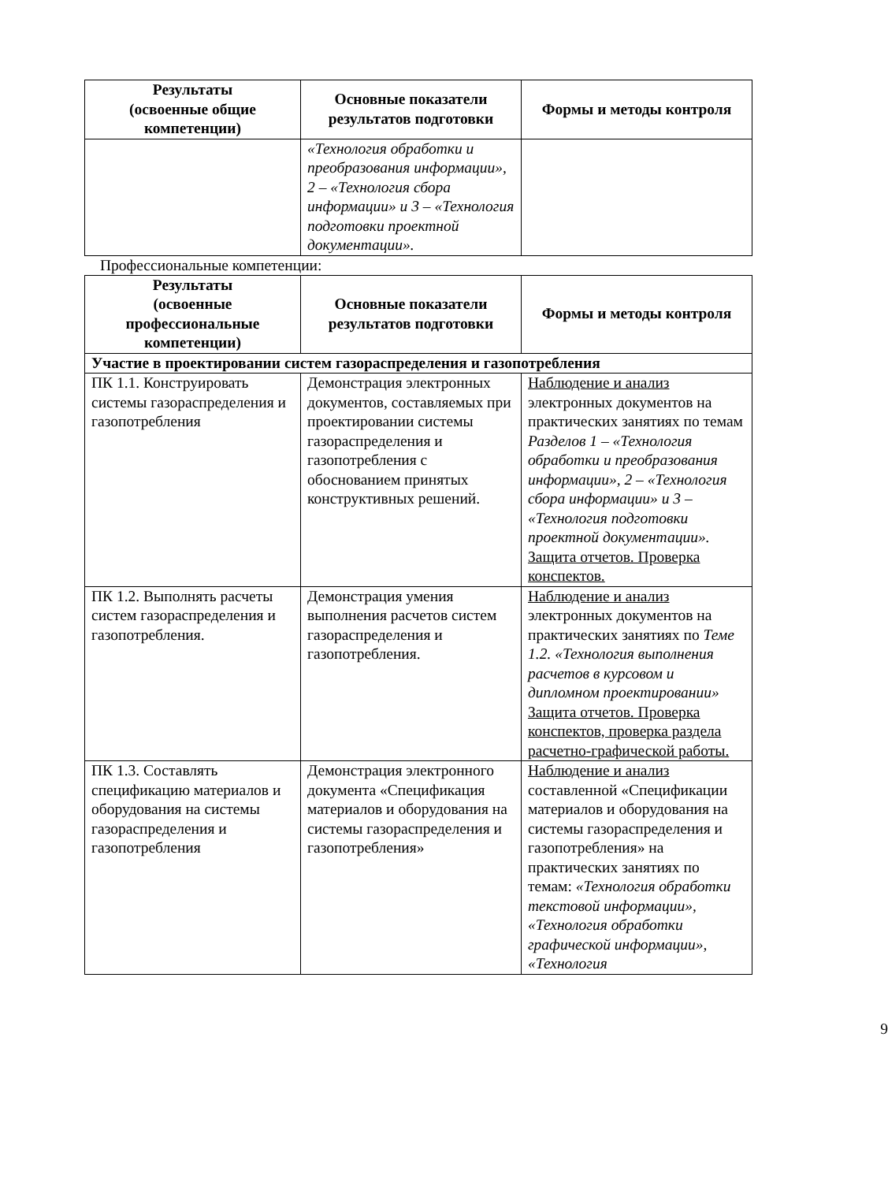| Результаты (освоенные общие компетенции) | Основные показатели результатов подготовки | Формы и методы контроля |
| --- | --- | --- |
| | «Технология обработки и преобразования информации», 2 – «Технология сбора информации» и 3 – «Технология подготовки проектной документации». | |
Профессиональные компетенции:
| Результаты (освоенные профессиональные компетенции) | Основные показатели результатов подготовки | Формы и методы контроля |
| --- | --- | --- |
| Участие в проектировании систем газораспределения и газопотребления | | |
| ПК 1.1. Конструировать системы газораспределения и газопотребления | Демонстрация электронных документов, составляемых при проектировании системы газораспределения и газопотребления с обоснованием принятых конструктивных решений. | Наблюдение и анализ электронных документов на практических занятиях по темам Разделов 1 – «Технология обработки и преобразования информации», 2 – «Технология сбора информации» и 3 – «Технология подготовки проектной документации». Защита отчетов. Проверка конспектов. |
| ПК 1.2. Выполнять расчеты систем газораспределения и газопотребления. | Демонстрация умения выполнения расчетов систем газораспределения и газопотребления. | Наблюдение и анализ электронных документов на практических занятиях по Теме 1.2. «Технология выполнения расчетов в курсовом и дипломном проектировании» Защита отчетов. Проверка конспектов, проверка раздела расчетно-графической работы. |
| ПК 1.3. Составлять спецификацию материалов и оборудования на системы газораспределения и газопотребления | Демонстрация электронного документа «Спецификация материалов и оборудования на системы газораспределения и газопотребления» | Наблюдение и анализ составленной «Спецификации материалов и оборудования на системы газораспределения и газопотребления» на практических занятиях по темам: «Технология обработки текстовой информации», «Технология обработки графической информации», «Технология |
9